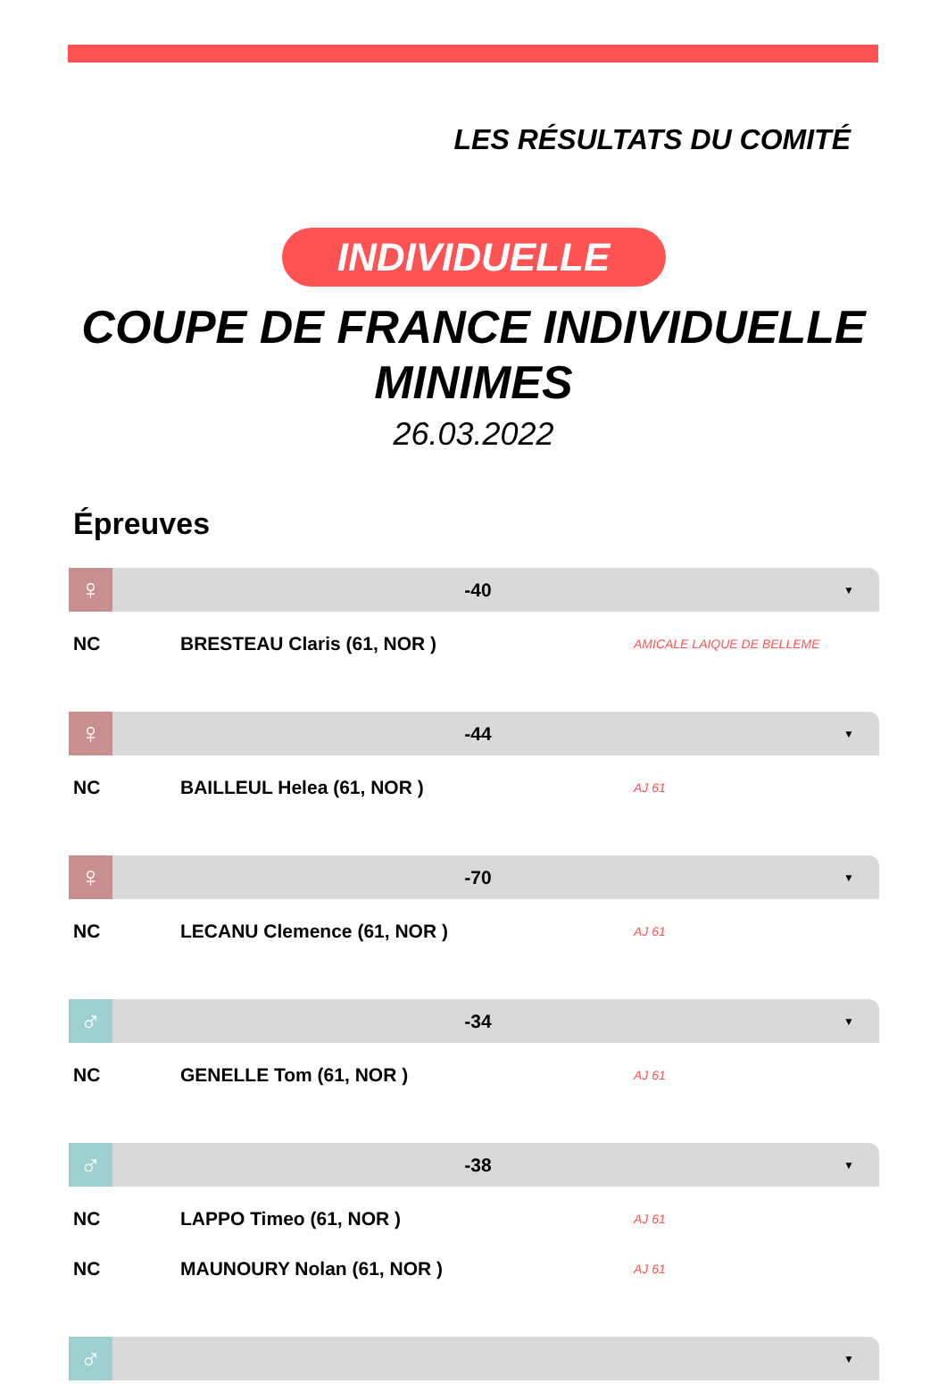LES RÉSULTATS DU COMITÉ
INDIVIDUELLE
COUPE DE FRANCE INDIVIDUELLE
MINIMES
26.03.2022
Épreuves
♀
-40
▼
| NC | BRESTEAU Claris (61, NOR ) | AMICALE LAIQUE DE BELLEME |
♀
-44
▼
| NC | BAILLEUL Helea (61, NOR ) | AJ 61 |
♀
-70
▼
| NC | LECANU Clemence (61, NOR ) | AJ 61 |
♂
-34
▼
| NC | GENELLE Tom (61, NOR ) | AJ 61 |
♂
-38
▼
| NC | LAPPO Timeo (61, NOR ) | AJ 61 |
| NC | MAUNOURY Nolan (61, NOR ) | AJ 61 |
♂
▼